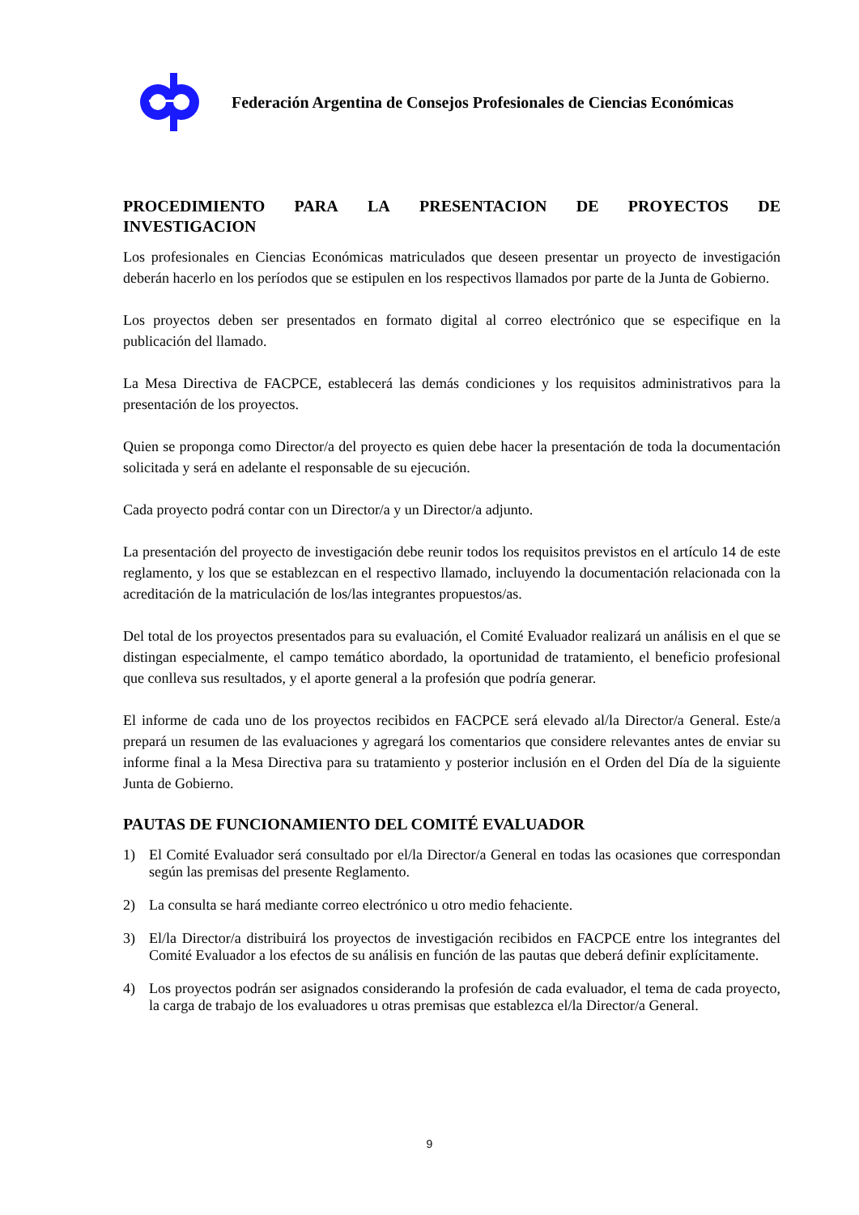Federación Argentina de Consejos Profesionales de Ciencias Económicas
PROCEDIMIENTO PARA LA PRESENTACION DE PROYECTOS DE
INVESTIGACION
Los profesionales en Ciencias Económicas matriculados que deseen presentar un proyecto de investigación deberán hacerlo en los períodos que se estipulen en los respectivos llamados por parte de la Junta de Gobierno.
Los proyectos deben ser presentados en formato digital al correo electrónico que se especifique en la publicación del llamado.
La Mesa Directiva de FACPCE, establecerá las demás condiciones y los requisitos administrativos para la presentación de los proyectos.
Quien se proponga como Director/a del proyecto es quien debe hacer la presentación de toda la documentación solicitada y será en adelante el responsable de su ejecución.
Cada proyecto podrá contar con un Director/a y un Director/a adjunto.
La presentación del proyecto de investigación debe reunir todos los requisitos previstos en el artículo 14 de este reglamento, y los que se establezcan en el respectivo llamado, incluyendo la documentación relacionada con la acreditación de la matriculación de los/las integrantes propuestos/as.
Del total de los proyectos presentados para su evaluación, el Comité Evaluador realizará un análisis en el que se distingan especialmente, el campo temático abordado, la oportunidad de tratamiento, el beneficio profesional que conlleva sus resultados, y el aporte general a la profesión que podría generar.
El informe de cada uno de los proyectos recibidos en FACPCE será elevado al/la Director/a General. Este/a prepará un resumen de las evaluaciones y agregará los comentarios que considere relevantes antes de enviar su informe final a la Mesa Directiva para su tratamiento y posterior inclusión en el Orden del Día de la siguiente Junta de Gobierno.
PAUTAS DE FUNCIONAMIENTO DEL COMITÉ EVALUADOR
1) El Comité Evaluador será consultado por el/la Director/a General en todas las ocasiones que correspondan según las premisas del presente Reglamento.
2) La consulta se hará mediante correo electrónico u otro medio fehaciente.
3) El/la Director/a distribuirá los proyectos de investigación recibidos en FACPCE entre los integrantes del Comité Evaluador a los efectos de su análisis en función de las pautas que deberá definir explícitamente.
4) Los proyectos podrán ser asignados considerando la profesión de cada evaluador, el tema de cada proyecto, la carga de trabajo de los evaluadores u otras premisas que establezca el/la Director/a General.
9